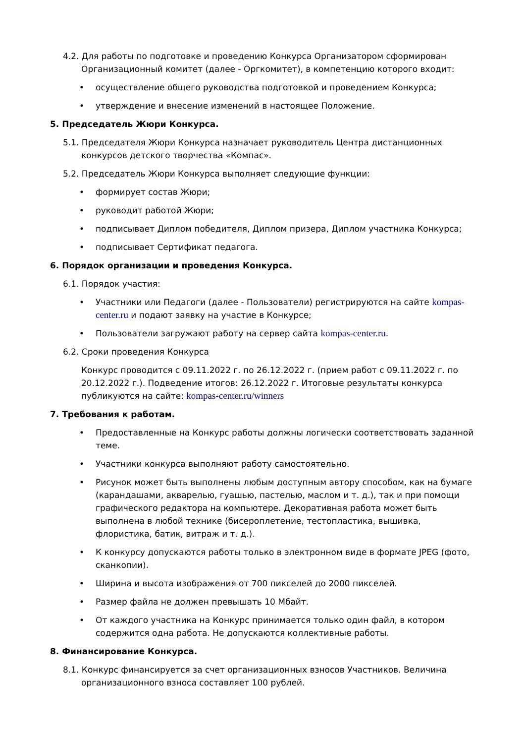4.2. Для работы по подготовке и проведению Конкурса Организатором сформирован Организационный комитет (далее - Оргкомитет), в компетенцию которого входит:
• осуществление общего руководства подготовкой и проведением Конкурса;
• утверждение и внесение изменений в настоящее Положение.
5. Председатель Жюри Конкурса.
5.1. Председателя Жюри Конкурса назначает руководитель Центра дистанционных конкурсов детского творчества «Компас».
5.2. Председатель Жюри Конкурса выполняет следующие функции:
• формирует состав Жюри;
• руководит работой Жюри;
• подписывает Диплом победителя, Диплом призера, Диплом участника Конкурса;
• подписывает Сертификат педагога.
6. Порядок организации и проведения Конкурса.
6.1. Порядок участия:
• Участники или Педагоги (далее - Пользователи) регистрируются на сайте kompas-center.ru и подают заявку на участие в Конкурсе;
• Пользователи загружают работу на сервер сайта kompas-center.ru.
6.2. Сроки проведения Конкурса
Конкурс проводится с 09.11.2022 г. по 26.12.2022 г. (прием работ с 09.11.2022 г. по 20.12.2022 г.). Подведение итогов: 26.12.2022 г. Итоговые результаты конкурса публикуются на сайте: kompas-center.ru/winners
7. Требования к работам.
• Предоставленные на Конкурс работы должны логически соответствовать заданной теме.
• Участники конкурса выполняют работу самостоятельно.
• Рисунок может быть выполнены любым доступным автору способом, как на бумаге (карандашами, акварелью, гуашью, пастелью, маслом и т. д.), так и при помощи графического редактора на компьютере. Декоративная работа может быть выполнена в любой технике (бисероплетение, тестопластика, вышивка, флористика, батик, витраж и т. д.).
• К конкурсу допускаются работы только в электронном виде в формате JPEG (фото, сканкопии).
• Ширина и высота изображения от 700 пикселей до 2000 пикселей.
• Размер файла не должен превышать 10 Мбайт.
• От каждого участника на Конкурс принимается только один файл, в котором содержится одна работа. Не допускаются коллективные работы.
8. Финансирование Конкурса.
8.1. Конкурс финансируется за счет организационных взносов Участников. Величина организационного взноса составляет 100 рублей.